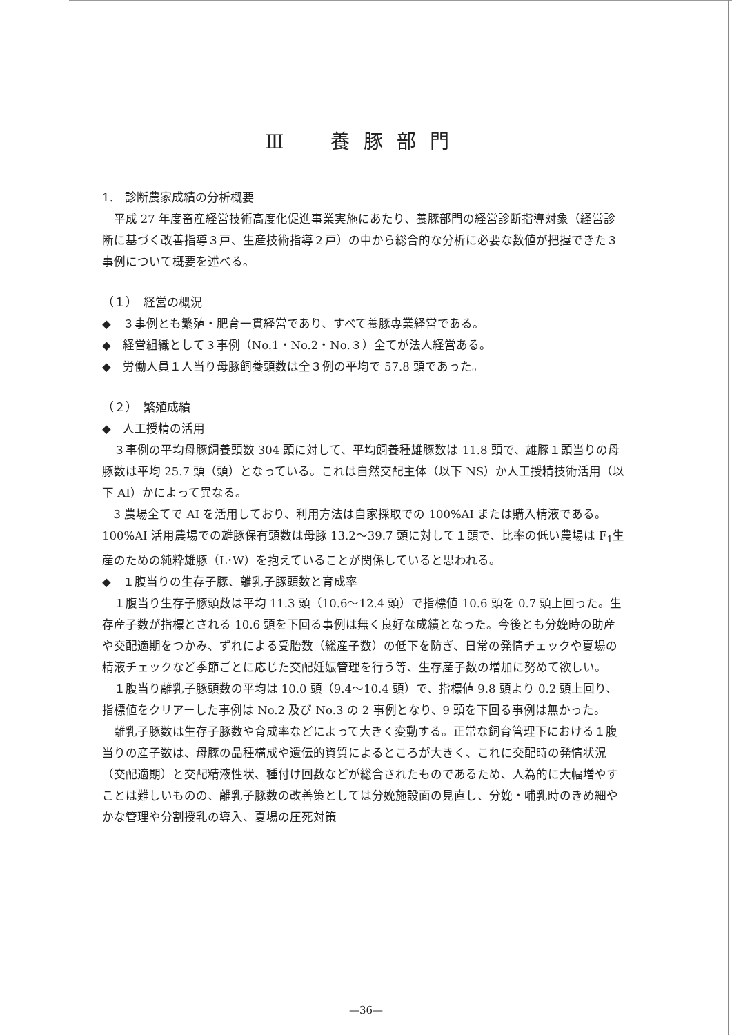Ⅲ　養豚部門
1.　診断農家成績の分析概要
平成 27 年度畜産経営技術高度化促進事業実施にあたり、養豚部門の経営診断指導対象（経営診断に基づく改善指導３戸、生産技術指導２戸）の中から総合的な分析に必要な数値が把握できた３事例について概要を述べる。
（１）　経営の概況
◆　３事例とも繁殖・肥育一貫経営であり、すべて養豚専業経営である。
◆　経営組織として３事例（No.1・No.2・No.３）全てが法人経営ある。
◆　労働人員１人当り母豚飼養頭数は全３例の平均で 57.8 頭であった。
（２）　繁殖成績
◆　人工授精の活用
３事例の平均母豚飼養頭数 304 頭に対して、平均飼養種雄豚数は 11.8 頭で、雄豚１頭当りの母豚数は平均 25.7 頭（頭）となっている。これは自然交配主体（以下 NS）か人工授精技術活用（以下 AI）かによって異なる。
3 農場全てで AI を活用しており、利用方法は自家採取での 100%AI または購入精液である。100%AI 活用農場での雄豚保有頭数は母豚 13.2～39.7 頭に対して１頭で、比率の低い農場は F<sub>1</sub>生産のための純粋雄豚（L･W）を抱えていることが関係していると思われる。
◆　１腹当りの生存子豚、離乳子豚頭数と育成率
１腹当り生存子豚頭数は平均 11.3 頭（10.6～12.4 頭）で指標値 10.6 頭を 0.7 頭上回った。生存産子数が指標とされる 10.6 頭を下回る事例は無く良好な成績となった。今後とも分娩時の助産や交配適期をつかみ、ずれによる受胎数（総産子数）の低下を防ぎ、日常の発情チェックや夏場の精液チェックなど季節ごとに応じた交配妊娠管理を行う等、生存産子数の増加に努めて欲しい。
１腹当り離乳子豚頭数の平均は 10.0 頭（9.4～10.4 頭）で、指標値 9.8 頭より 0.2 頭上回り、指標値をクリアーした事例は No.2 及び No.3 の 2 事例となり、9 頭を下回る事例は無かった。
離乳子豚数は生存子豚数や育成率などによって大きく変動する。正常な飼育管理下における１腹当りの産子数は、母豚の品種構成や遺伝的資質によるところが大きく、これに交配時の発情状況（交配適期）と交配精液性状、種付け回数などが総合されたものであるため、人為的に大幅増やすことは難しいものの、離乳子豚数の改善策としては分娩施設面の見直し、分娩・哺乳時のきめ細やかな管理や分割授乳の導入、夏場の圧死対策
—36—